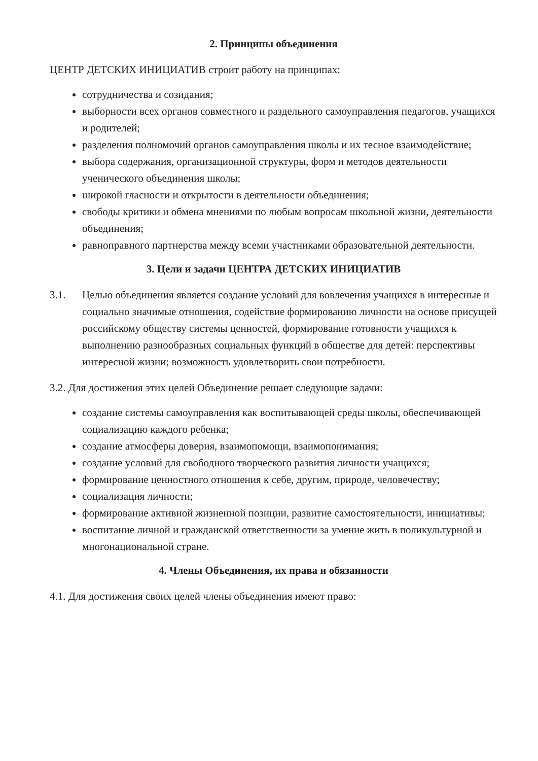2. Принципы объединения
ЦЕНТР ДЕТСКИХ ИНИЦИАТИВ строит работу на принципах:
сотрудничества и созидания;
выборности всех органов совместного и раздельного самоуправления педагогов, учащихся и родителей;
разделения полномочий органов самоуправления школы и их тесное взаимодействие;
выбора содержания, организационной структуры, форм и методов деятельности ученического объединения школы;
широкой гласности и открытости в деятельности объединения;
свободы критики и обмена мнениями по любым вопросам школьной жизни, деятельности объединения;
равноправного партнерства между всеми участниками образовательной деятельности.
3. Цели и задачи ЦЕНТРА ДЕТСКИХ ИНИЦИАТИВ
3.1. Целью объединения является создание условий для вовлечения учащихся в интересные и социально значимые отношения, содействие формированию личности на основе присущей российскому обществу системы ценностей, формирование готовности учащихся к выполнению разнообразных социальных функций в обществе для детей: перспективы интересной жизни; возможность удовлетворить свои потребности.
3.2. Для достижения этих целей Объединение решает следующие задачи:
создание системы самоуправления как воспитывающей среды школы, обеспечивающей социализацию каждого ребенка;
создание атмосферы доверия, взаимопомощи, взаимопонимания;
создание условий для свободного творческого развития личности учащихся;
формирование ценностного отношения к себе, другим, природе, человечеству;
социализация личности;
формирование активной жизненной позиции, развитие самостоятельности, инициативы;
воспитание личной и гражданской ответственности за умение жить в поликультурной и многонациональной стране.
4. Члены Объединения, их права и обязанности
4.1. Для достижения своих целей члены объединения имеют право: